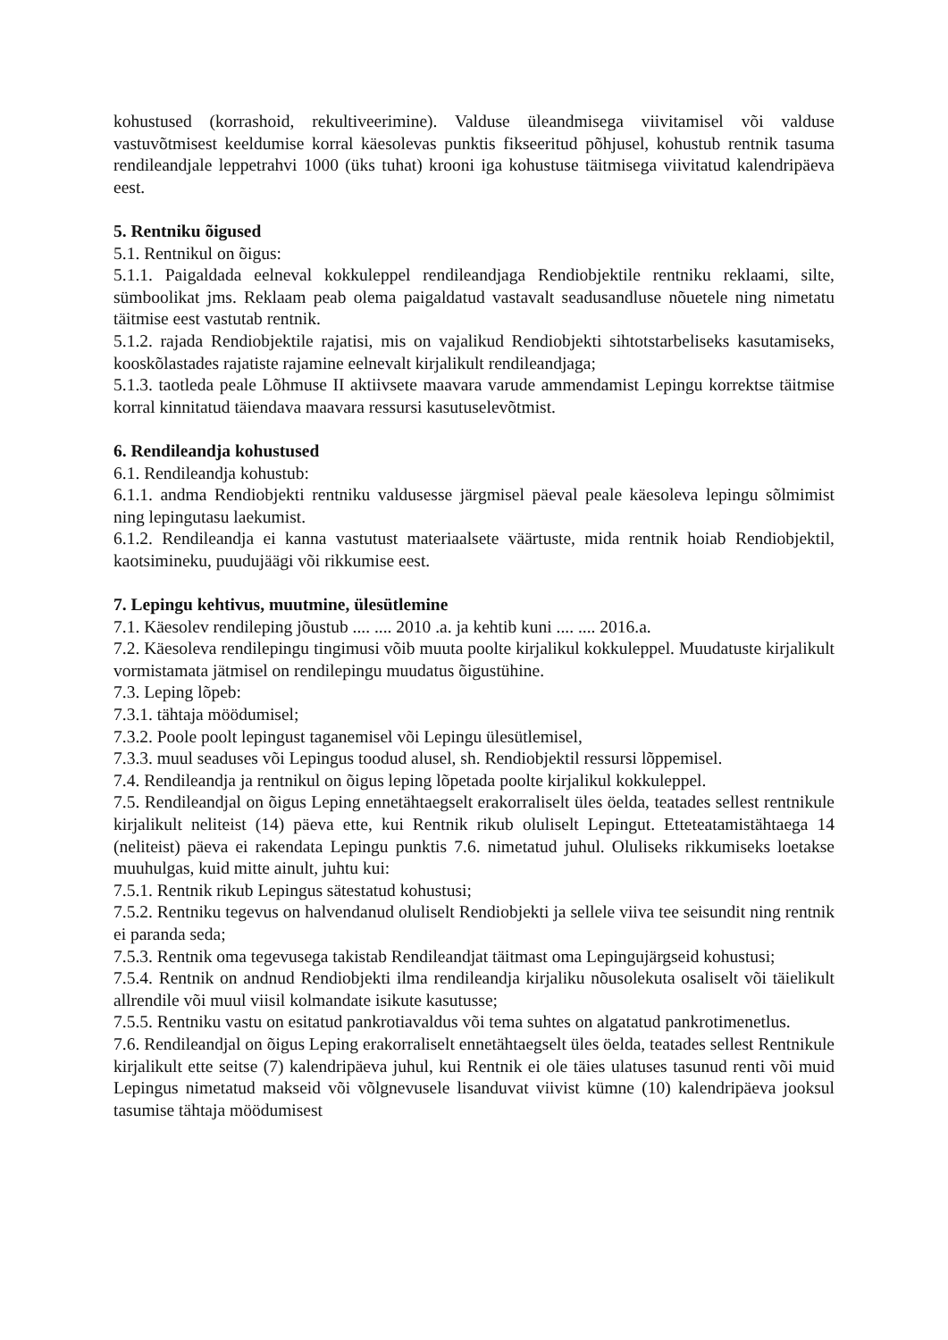kohustused (korrashoid, rekultiveerimine). Valduse üleandmisega viivitamisel või valduse vastuvõtmisest keeldumise korral käesolevas punktis fikseeritud põhjusel, kohustub rentnik tasuma rendileandjale leppetrahvi 1000 (üks tuhat) krooni iga kohustuse täitmisega viivitatud kalendripäeva eest.
5. Rentniku õigused
5.1. Rentnikul on õigus:
5.1.1. Paigaldada eelneval kokkuleppel rendileandjaga Rendiobjektile rentniku reklaami, silte, sümboolikat jms. Reklaam peab olema paigaldatud vastavalt seadusandluse nõuetele ning nimetatu täitmise eest vastutab rentnik.
5.1.2. rajada Rendiobjektile rajatisi, mis on vajalikud Rendiobjekti sihtotstarbeliseks kasutamiseks, kooskõlastades rajatiste rajamine eelnevalt kirjalikult rendileandjaga;
5.1.3. taotleda peale Lõhmuse II aktiivsete maavara varude ammendamist Lepingu korrektse täitmise korral kinnitatud täiendava maavara ressursi kasutuselevõtmist.
6. Rendileandja kohustused
6.1. Rendileandja kohustub:
6.1.1. andma Rendiobjekti rentniku valdusesse järgmisel päeval peale käesoleva lepingu sõlmimist ning lepingutasu laekumist.
6.1.2. Rendileandja ei kanna vastutust materiaalsete väärtuste, mida rentnik hoiab Rendiobjektil, kaotsimineku, puudujäägi või rikkumise eest.
7. Lepingu kehtivus, muutmine, ülesütlemine
7.1. Käesolev rendileping jõustub .... .... 2010 .a. ja kehtib kuni .... .... 2016.a.
7.2. Käesoleva rendilepingu tingimusi võib muuta poolte kirjalikul kokkuleppel. Muudatuste kirjalikult vormistamata jätmisel on rendilepingu muudatus õigustühine.
7.3. Leping lõpeb:
7.3.1. tähtaja möödumisel;
7.3.2. Poole poolt lepingust taganemisel või Lepingu ülesütlemisel,
7.3.3. muul seaduses või Lepingus toodud alusel, sh. Rendiobjektil ressursi lõppemisel.
7.4. Rendileandja ja rentnikul on õigus leping lõpetada poolte kirjalikul kokkuleppel.
7.5. Rendileandjal on õigus Leping ennetähtaegselt erakorraliselt üles öelda, teatades sellest rentnikule kirjalikult neliteist (14) päeva ette, kui Rentnik rikub oluliselt Lepingut. Etteteatamistähtaega 14 (neliteist) päeva ei rakendata Lepingu punktis 7.6. nimetatud juhul. Oluliseks rikkumiseks loetakse muuhulgas, kuid mitte ainult, juhtu kui:
7.5.1. Rentnik rikub Lepingus sätestatud kohustusi;
7.5.2. Rentniku tegevus on halvendanud oluliselt Rendiobjekti ja sellele viiva tee seisundit ning rentnik ei paranda seda;
7.5.3. Rentnik oma tegevusega takistab Rendileandjat täitmast oma Lepingujärgseid kohustusi;
7.5.4. Rentnik on andnud Rendiobjekti ilma rendileandja kirjaliku nõusolekuta osaliselt või täielikult allrendile või muul viisil kolmandate isikute kasutusse;
7.5.5. Rentniku vastu on esitatud pankrotiavaldus või tema suhtes on algatatud pankrotimenetlus.
7.6. Rendileandjal on õigus Leping erakorraliselt ennetähtaegselt üles öelda, teatades sellest Rentnikule kirjalikult ette seitse (7) kalendripäeva juhul, kui Rentnik ei ole täies ulatuses tasunud renti või muid Lepingus nimetatud makseid või võlgnevusele lisanduvat viivist kümne (10) kalendripäeva jooksul tasumise tähtaja möödumisest